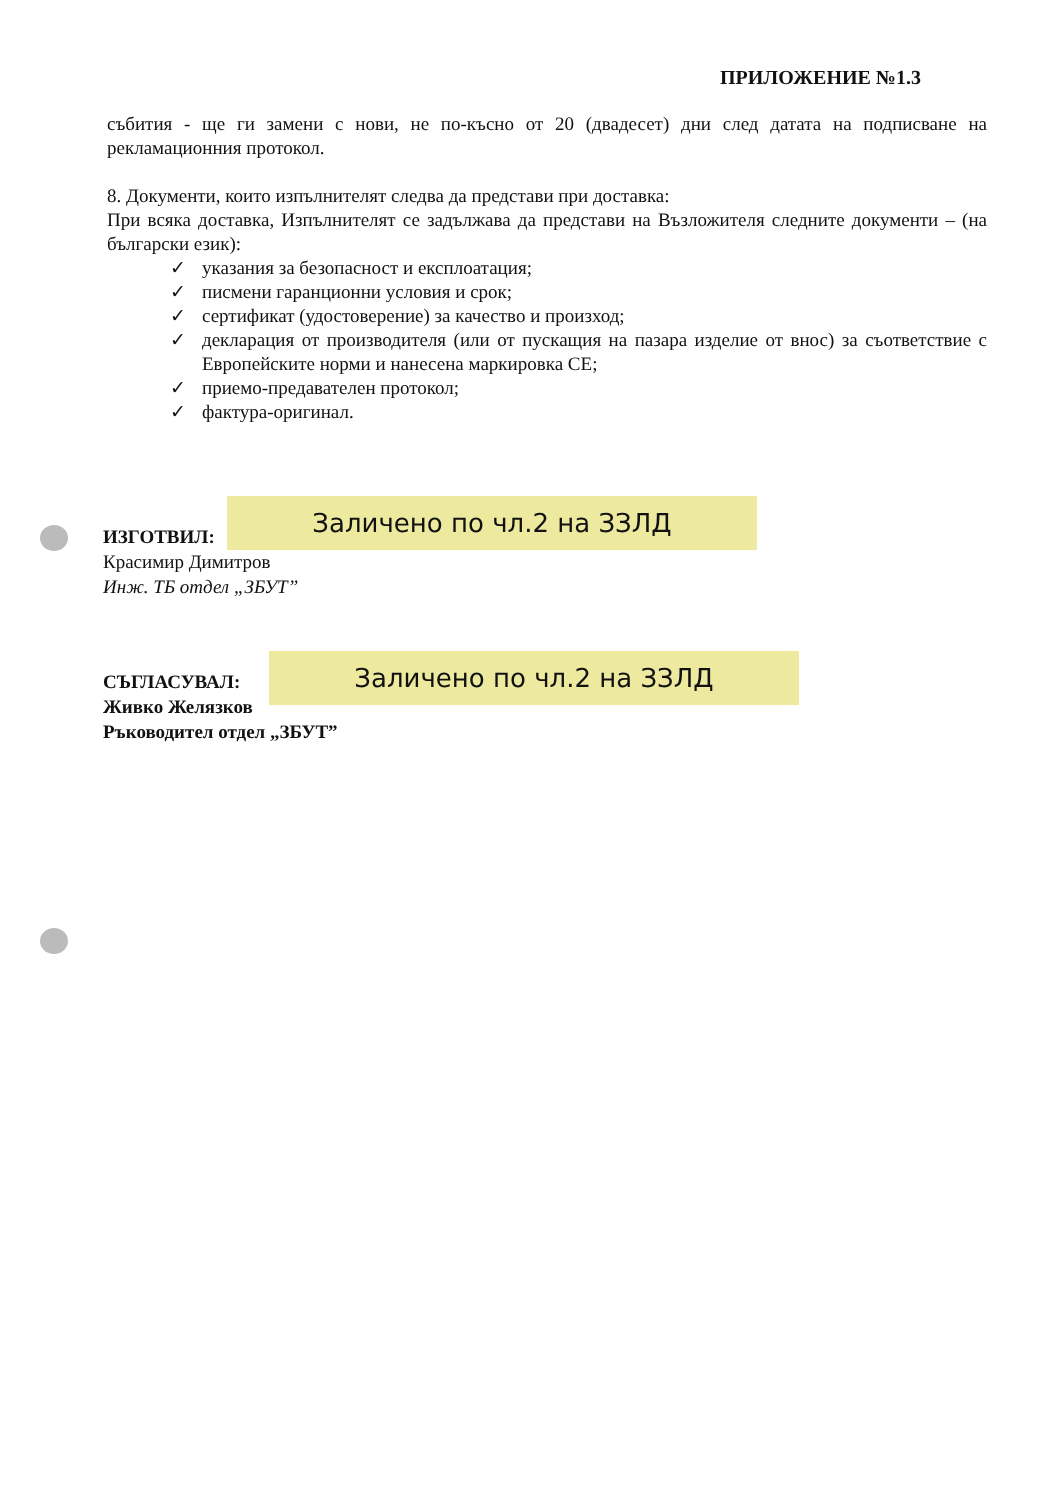ПРИЛОЖЕНИЕ №1.3
събития - ще ги замени с нови, не по-късно от 20 (двадесет) дни след датата на подписване на рекламационния протокол.
8. Документи, които изпълнителят следва да представи при доставка:
При всяка доставка, Изпълнителят се задължава да представи на Възложителя следните документи – (на български език):
✓ указания за безопасност и експлоатация;
✓ писмени гаранционни условия и срок;
✓ сертификат (удостоверение) за качество и произход;
✓ декларация от производителя (или от пускащия на пазара изделие от внос) за съответствие с Европейските норми и нанесена маркировка СЕ;
✓ приемо-предавателен протокол;
✓ фактура-оригинал.
ИЗГОТВИЛ:
Красимир Димитров
Инж. ТБ отдел „ЗБУТ”
Заличено по чл.2 на ЗЗЛД
СЪГЛАСУВАЛ:
Живко Желязков
Ръководител отдел „ЗБУТ”
Заличено по чл.2 на ЗЗЛД